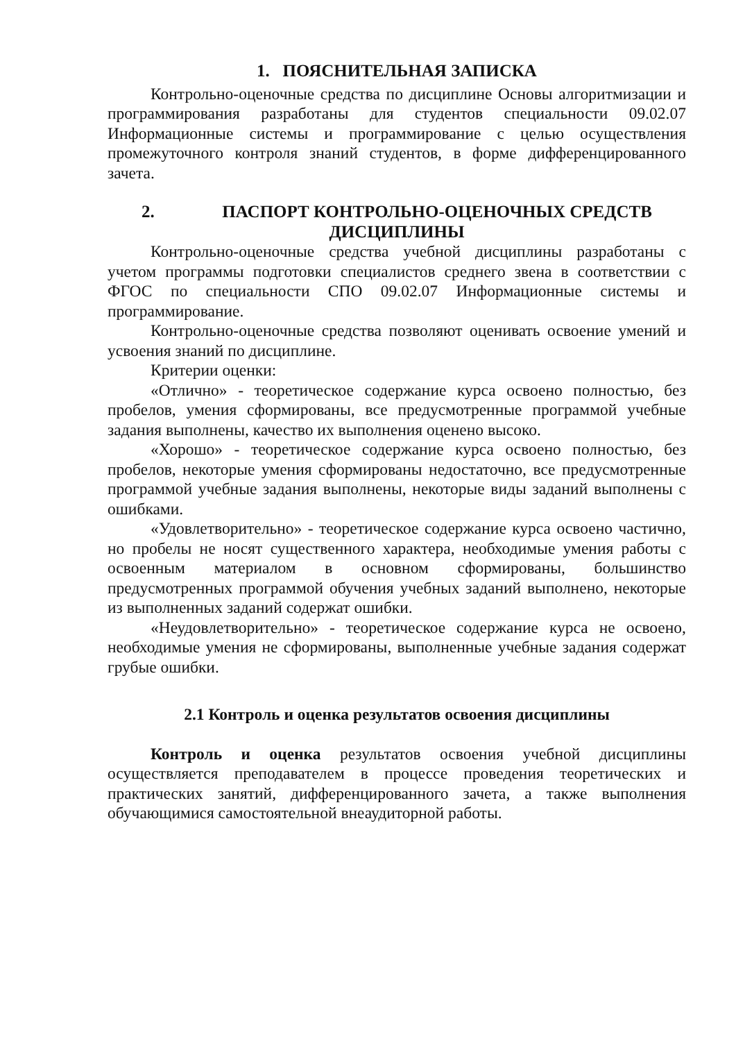1. ПОЯСНИТЕЛЬНАЯ ЗАПИСКА
Контрольно-оценочные средства по дисциплине Основы алгоритмизации и программирования разработаны для студентов специальности 09.02.07 Информационные системы и программирование с целью осуществления промежуточного контроля знаний студентов, в форме дифференцированного зачета.
2. ПАСПОРТ КОНТРОЛЬНО-ОЦЕНОЧНЫХ СРЕДСТВ ДИСЦИПЛИНЫ
Контрольно-оценочные средства учебной дисциплины разработаны с учетом программы подготовки специалистов среднего звена в соответствии с ФГОС по специальности СПО 09.02.07 Информационные системы и программирование.
Контрольно-оценочные средства позволяют оценивать освоение умений и усвоения знаний по дисциплине.
Критерии оценки:
«Отлично» - теоретическое содержание курса освоено полностью, без пробелов, умения сформированы, все предусмотренные программой учебные задания выполнены, качество их выполнения оценено высоко.
«Хорошо» - теоретическое содержание курса освоено полностью, без пробелов, некоторые умения сформированы недостаточно, все предусмотренные программой учебные задания выполнены, некоторые виды заданий выполнены с ошибками.
«Удовлетворительно» - теоретическое содержание курса освоено частично, но пробелы не носят существенного характера, необходимые умения работы с освоенным материалом в основном сформированы, большинство предусмотренных программой обучения учебных заданий выполнено, некоторые из выполненных заданий содержат ошибки.
«Неудовлетворительно» - теоретическое содержание курса не освоено, необходимые умения не сформированы, выполненные учебные задания содержат грубые ошибки.
2.1 Контроль и оценка результатов освоения дисциплины
Контроль и оценка результатов освоения учебной дисциплины осуществляется преподавателем в процессе проведения теоретических и практических занятий, дифференцированного зачета, а также выполнения обучающимися самостоятельной внеаудиторной работы.